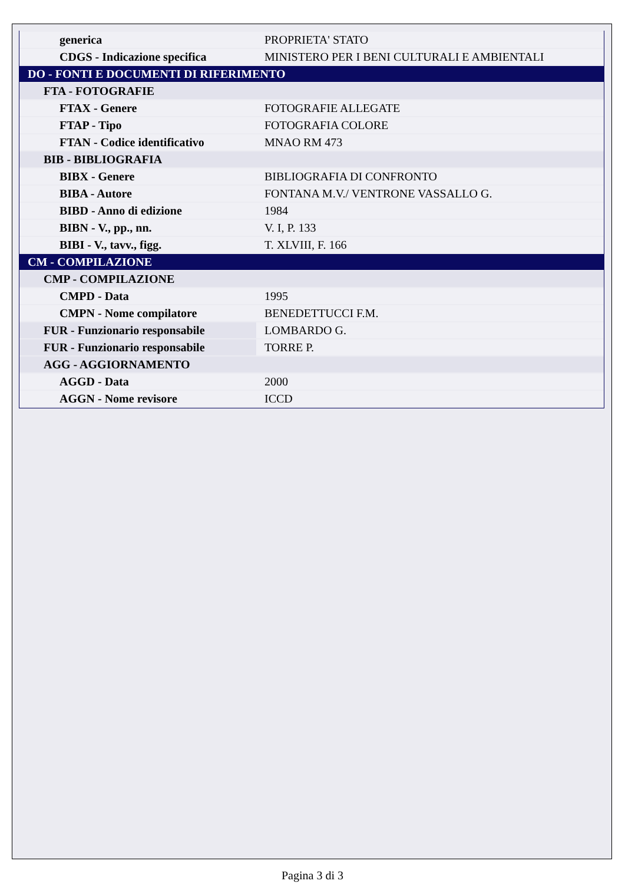| generica | PROPRIETA' STATO |
| CDGS - Indicazione specifica | MINISTERO PER I BENI CULTURALI E AMBIENTALI |
| DO - FONTI E DOCUMENTI DI RIFERIMENTO | |
| FTA - FOTOGRAFIE | |
| FTAX - Genere | FOTOGRAFIE ALLEGATE |
| FTAP - Tipo | FOTOGRAFIA COLORE |
| FTAN - Codice identificativo | MNAO RM 473 |
| BIB - BIBLIOGRAFIA | |
| BIBX - Genere | BIBLIOGRAFIA DI CONFRONTO |
| BIBA - Autore | FONTANA M.V./ VENTRONE VASSALLO G. |
| BIBD - Anno di edizione | 1984 |
| BIBN - V., pp., nn. | V. I, P. 133 |
| BIBI - V., tavv., figg. | T. XLVIII, F. 166 |
| CM - COMPILAZIONE | |
| CMP - COMPILAZIONE | |
| CMPD - Data | 1995 |
| CMPN - Nome compilatore | BENEDETTUCCI F.M. |
| FUR - Funzionario responsabile | LOMBARDO G. |
| FUR - Funzionario responsabile | TORRE P. |
| AGG - AGGIORNAMENTO | |
| AGGD - Data | 2000 |
| AGGN - Nome revisore | ICCD |
Pagina 3 di 3